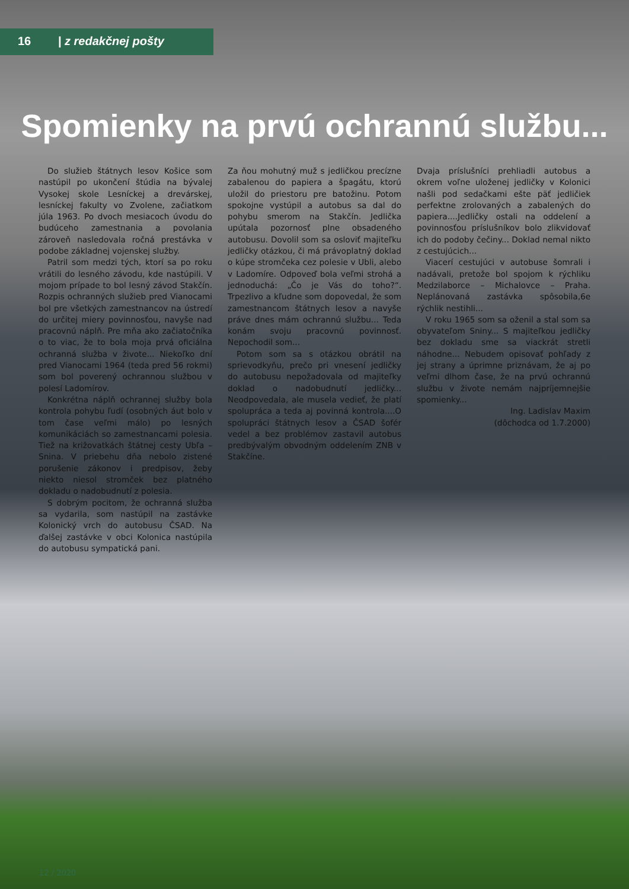16 | z redakčnej pošty
Spomienky na prvú ochrannú službu...
Do služieb štátnych lesov Košice som nastúpil po ukončení štúdia na bývalej Vysokej skole Lesníckej a drevárskej, lesníckej fakulty vo Zvolene, začiatkom júla 1963. Po dvoch mesiacoch úvodu do budúceho zamestnania a povolania zároveň nasledovala ročná prestávka v podobe základnej vojenskej služby.
Patril som medzi tých, ktorí sa po roku vrátili do lesného závodu, kde nastúpili. V mojom prípade to bol lesný závod Stakčín. Rozpis ochranných služieb pred Vianocami bol pre všetkých zamestnancov na ústredí do určitej miery povinnosťou, navyše nad pracovnú náplň. Pre mňa ako začiatočníka o to viac, že to bola moja prvá oficiálna ochranná služba v živote... Niekoľko dní pred Vianocami 1964 (teda pred 56 rokmi) som bol poverený ochrannou službou v polesí Ladomírov.
Konkrétna náplň ochrannej služby bola kontrola pohybu ľudí (osobných áut bolo v tom čase veľmi málo) po lesných komunikáciách so zamestnancami polesia. Tiež na križovatkách štátnej cesty Ubľa – Snina. V priebehu dňa nebolo zistené porušenie zákonov i predpisov, žeby niekto niesol stromček bez platného dokladu o nadobudnutí z polesia.
S dobrým pocitom, že ochranná služba sa vydarila, som nastúpil na zastávke Kolonický vrch do autobusu ČSAD. Na ďalšej zastávke v obci Kolonica nastúpila do autobusu sympatická pani.
Za ňou mohutný muž s jedličkou precízne zabalenou do papiera a špagátu, ktorú uložil do priestoru pre batožinu. Potom spokojne vystúpil a autobus sa dal do pohybu smerom na Stakčín. Jedlička upútala pozornosť plne obsadeného autobusu. Dovolil som sa osloviť majiteľku jedličky otázkou, či má právoplatný doklad o kúpe stromčeka cez polesie v Ubli, alebo v Ladomíre. Odpoveď bola veľmi strohá a jednoduchá: „Čo je Vás do toho?“. Trpezlivo a kľudne som dopovedal, že som zamestnancom štátnych lesov a navyše práve dnes mám ochrannú službu... Teda konám svoju pracovnú povinnosť. Nepochodil som...
Potom som sa s otázkou obrátil na sprievodkyňu, prečo pri vnesení jedličky do autobusu nepožadovala od majiteľky doklad o nadobudnutí jedličky... Neodpovedala, ale musela vedieť, že platí spolupráca a teda aj povinná kontrola....O spolupráci štátnych lesov a ČSAD šofér vedel a bez problémov zastavil autobus predbývalým obvodným oddelením ZNB v Stakčíne.
Dvaja príslušníci prehliadli autobus a okrem voľne uloženej jedličky v Kolonici našli pod sedačkami ešte päť jedličiek perfektne zrolovaných a zabalených do papiera....Jedličky ostali na oddelení a povinnosťou príslušníkov bolo zlikvidovať ich do podoby čečiny... Doklad nemal nikto z cestujúcich...
Viacerí cestujúci v autobuse šomrali i nadávali, pretože bol spojom k rýchliku Medzilaborce – Michalovce – Praha. Neplánovaná zastávka spôsobila,6e rýchlik nestihli...
V roku 1965 som sa oženil a stal som sa obyvateľom Sniny... S majiteľkou jedličky bez dokladu sme sa viackrát stretli náhodne... Nebudem opisovať pohľady z jej strany a úprimne priznávam, že aj po veľmi dlhom čase, že na prvú ochrannú službu v živote nemám najpríjemnejšie spomienky...
Ing. Ladislav Maxim
(dôchodca od 1.7.2000)
12 / 2020